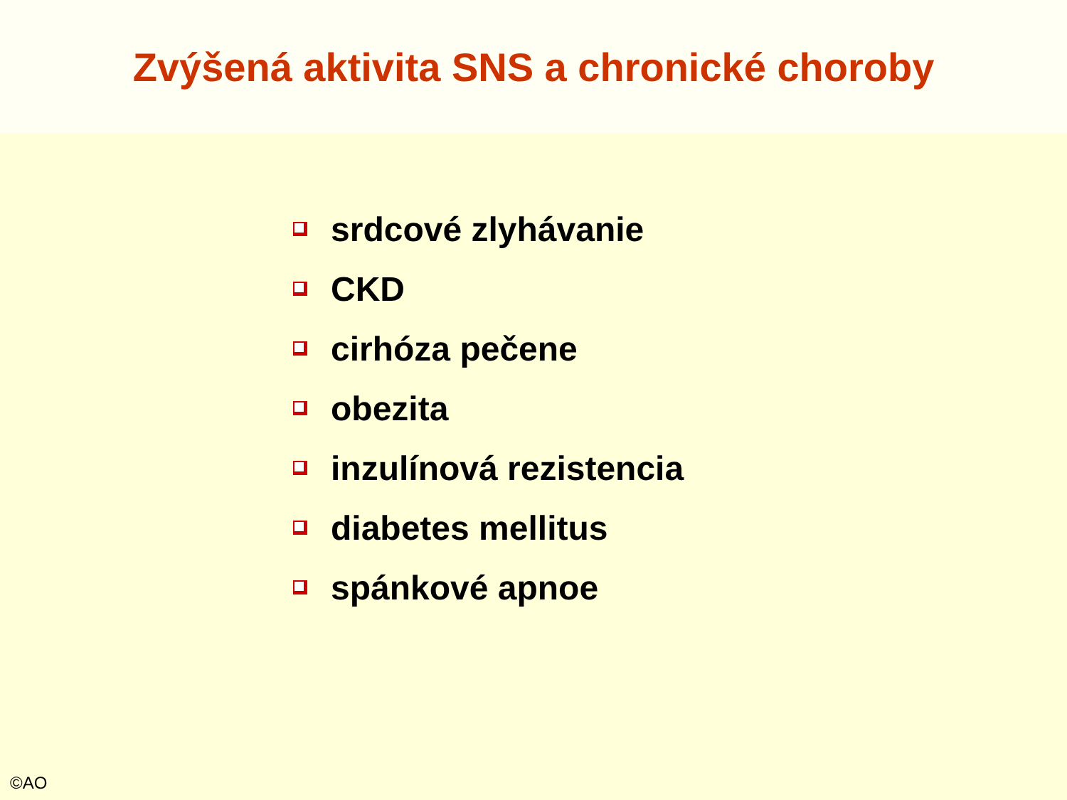Zvýšená aktivita SNS a chronické choroby
srdcové zlyhávanie
CKD
cirhóza pečene
obezita
inzulínová rezistencia
diabetes mellitus
spánkové apnoe
©AO